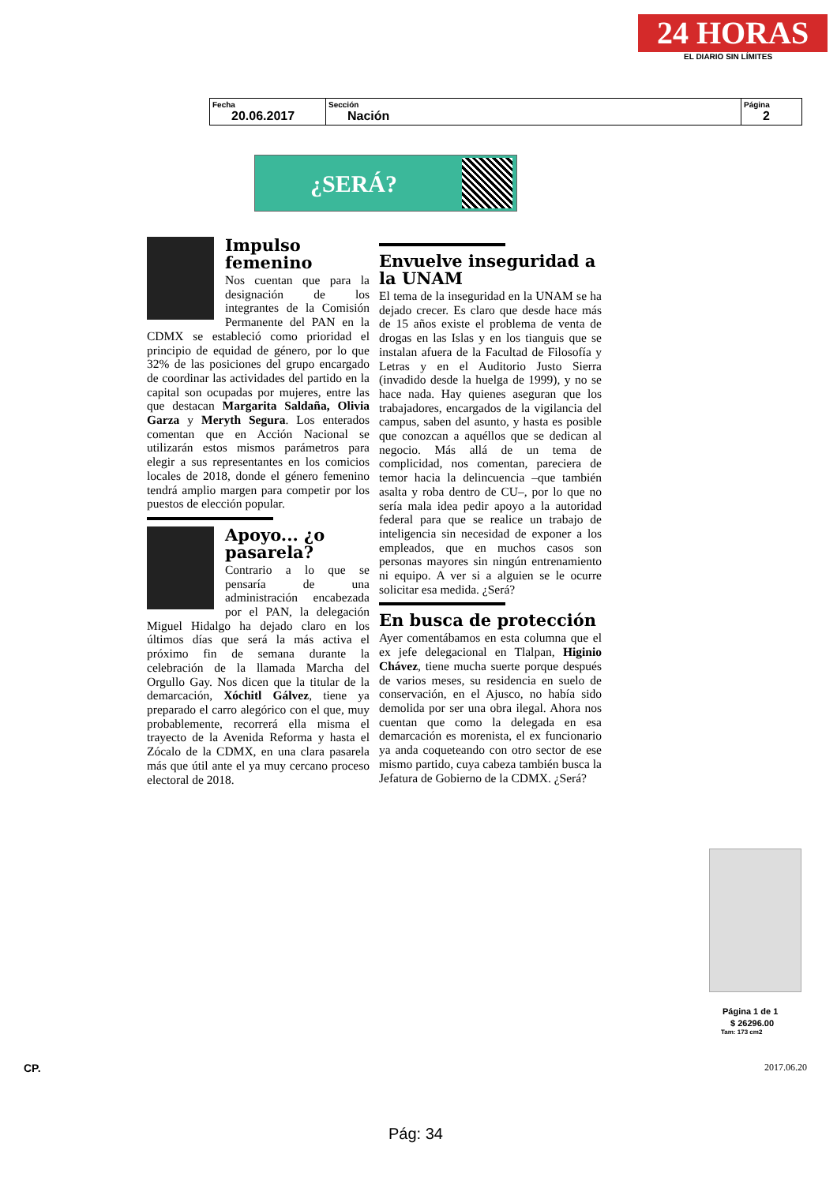24 HORAS
EL DIARIO SIN LÍMITES
| Fecha 20.06.2017 | Sección Nación | Página 2 |
¿SERÁ?
Impulso femenino
Nos cuentan que para la designación de los integrantes de la Comisión Permanente del PAN en la CDMX se estableció como prioridad el principio de equidad de género, por lo que 32% de las posiciones del grupo encargado de coordinar las actividades del partido en la capital son ocupadas por mujeres, entre las que destacan Margarita Saldaña, Olivia Garza y Meryth Segura. Los enterados comentan que en Acción Nacional se utilizarán estos mismos parámetros para elegir a sus representantes en los comicios locales de 2018, donde el género femenino tendrá amplio margen para competir por los puestos de elección popular.
Apoyo... ¿o pasarela?
Contrario a lo que se pensaría de una administración encabezada por el PAN, la delegación Miguel Hidalgo ha dejado claro en los últimos días que será la más activa el próximo fin de semana durante la celebración de la llamada Marcha del Orgullo Gay. Nos dicen que la titular de la demarcación, Xóchitl Gálvez, tiene ya preparado el carro alegórico con el que, muy probablemente, recorrerá ella misma el trayecto de la Avenida Reforma y hasta el Zócalo de la CDMX, en una clara pasarela más que útil ante el ya muy cercano proceso electoral de 2018.
Envuelve inseguridad a la UNAM
El tema de la inseguridad en la UNAM se ha dejado crecer. Es claro que desde hace más de 15 años existe el problema de venta de drogas en las Islas y en los tianguis que se instalan afuera de la Facultad de Filosofía y Letras y en el Auditorio Justo Sierra (invadido desde la huelga de 1999), y no se hace nada. Hay quienes aseguran que los trabajadores, encargados de la vigilancia del campus, saben del asunto, y hasta es posible que conozcan a aquéllos que se dedican al negocio. Más allá de un tema de complicidad, nos comentan, pareciera de temor hacia la delincuencia –que también asalta y roba dentro de CU–, por lo que no sería mala idea pedir apoyo a la autoridad federal para que se realice un trabajo de inteligencia sin necesidad de exponer a los empleados, que en muchos casos son personas mayores sin ningún entrenamiento ni equipo. A ver si a alguien se le ocurre solicitar esa medida. ¿Será?
En busca de protección
Ayer comentábamos en esta columna que el ex jefe delegacional en Tlalpan, Higinio Chávez, tiene mucha suerte porque después de varios meses, su residencia en suelo de conservación, en el Ajusco, no había sido demolida por ser una obra ilegal. Ahora nos cuentan que como la delegada en esa demarcación es morenista, el ex funcionario ya anda coqueteando con otro sector de ese mismo partido, cuya cabeza también busca la Jefatura de Gobierno de la CDMX. ¿Será?
Página 1 de 1
$ 26296.00
Tam: 173 cm2
CP. 2017.06.20
Pág: 34